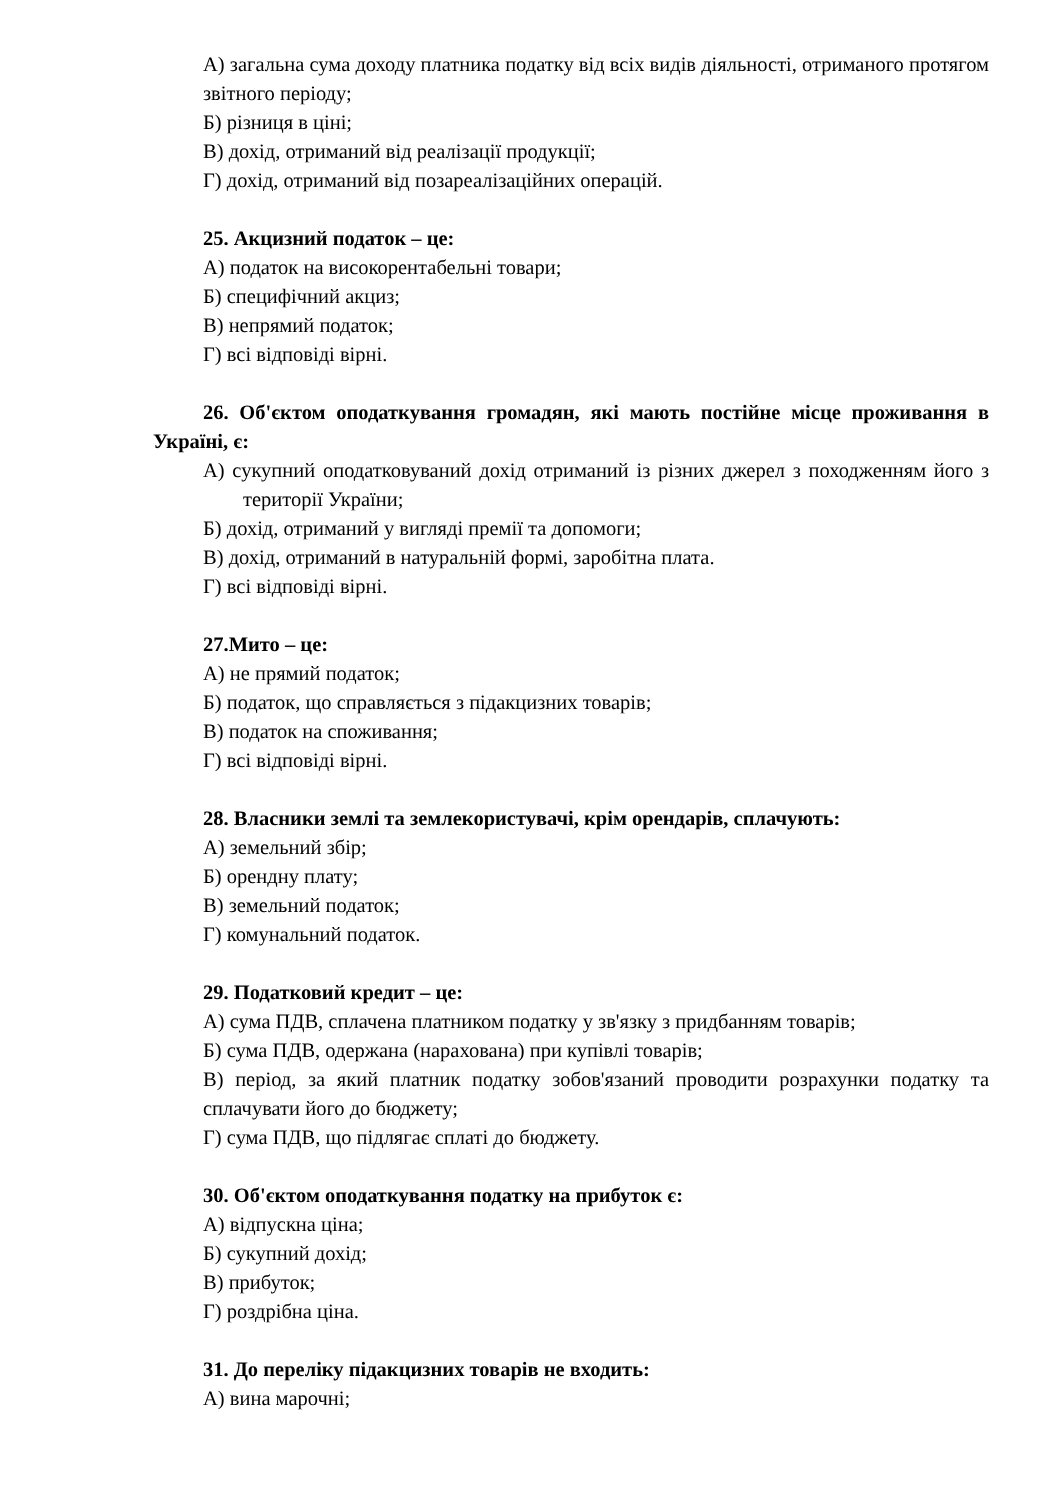А) загальна сума доходу платника податку від всіх видів діяльності, отриманого протягом звітного періоду;
Б) різниця в ціні;
В) дохід, отриманий від реалізації продукції;
Г) дохід, отриманий від позареалізаційних операцій.
25. Акцизний податок – це:
А) податок на високорентабельні товари;
Б) специфічний акциз;
В) непрямий податок;
Г) всі відповіді вірні.
26. Об'єктом оподаткування громадян, які мають постійне місце проживання в Україні, є:
А) сукупний оподатковуваний дохід отриманий із різних джерел з походженням його з території України;
Б) дохід, отриманий у вигляді премії та допомоги;
В) дохід, отриманий в натуральній формі, заробітна плата.
Г) всі відповіді вірні.
27.Мито – це:
А) не прямий податок;
Б) податок, що справляється з підакцизних товарів;
В) податок на споживання;
Г) всі відповіді вірні.
28. Власники землі та землекористувачі, крім орендарів, сплачують:
А) земельний збір;
Б) орендну плату;
В) земельний податок;
Г) комунальний податок.
29. Податковий кредит – це:
А) сума ПДВ, сплачена платником податку у зв'язку з придбанням товарів;
Б) сума ПДВ, одержана (нарахована) при купівлі товарів;
В) період, за який платник податку зобов'язаний проводити розрахунки податку та сплачувати його до бюджету;
Г) сума ПДВ, що підлягає сплаті до бюджету.
30. Об'єктом оподаткування податку на прибуток є:
А) відпускна ціна;
Б) сукупний дохід;
В) прибуток;
Г) роздрібна ціна.
31. До переліку підакцизних товарів не входить:
А) вина марочні;